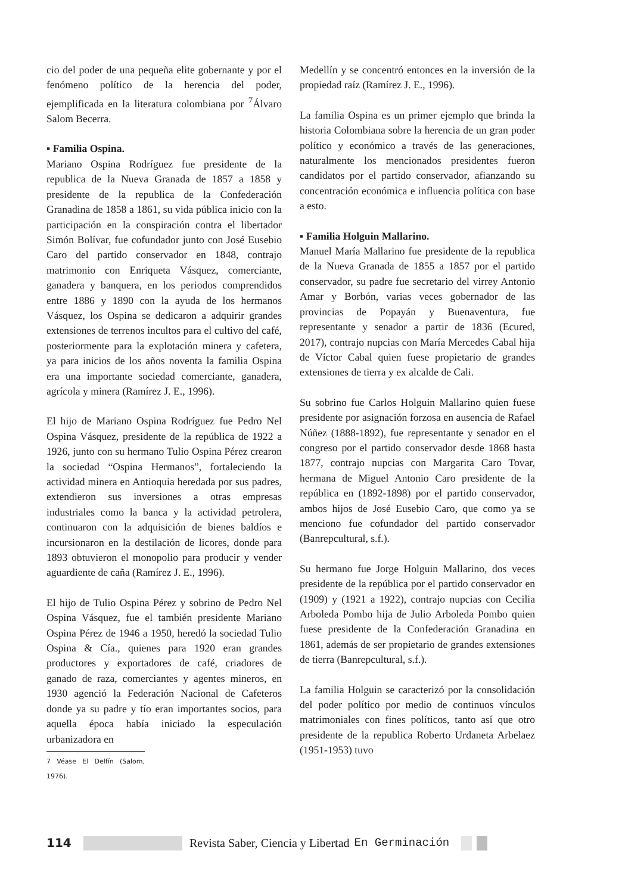cio del poder de una pequeña elite gobernante y por el fenómeno político de la herencia del poder, ejemplificada en la literatura colombiana por <sup>7</sup>Álvaro Salom Becerra.
▪ Familia Ospina.
Mariano Ospina Rodríguez fue presidente de la republica de la Nueva Granada de 1857 a 1858 y presidente de la republica de la Confederación Granadina de 1858 a 1861, su vida pública inicio con la participación en la conspiración contra el libertador Simón Bolívar, fue cofundador junto con José Eusebio Caro del partido conservador en 1848, contrajo matrimonio con Enriqueta Vásquez, comerciante, ganadera y banquera, en los periodos comprendidos entre 1886 y 1890 con la ayuda de los hermanos Vásquez, los Ospina se dedicaron a adquirir grandes extensiones de terrenos incultos para el cultivo del café, posteriormente para la explotación minera y cafetera, ya para inicios de los años noventa la familia Ospina era una importante sociedad comerciante, ganadera, agrícola y minera (Ramírez J. E., 1996).
El hijo de Mariano Ospina Rodríguez fue Pedro Nel Ospina Vásquez, presidente de la república de 1922 a 1926, junto con su hermano Tulio Ospina Pérez crearon la sociedad “Ospina Hermanos”, fortaleciendo la actividad minera en Antioquia heredada por sus padres, extendieron sus inversiones a otras empresas industriales como la banca y la actividad petrolera, continuaron con la adquisición de bienes baldíos e incursionaron en la destilación de licores, donde para 1893 obtuvieron el monopolio para producir y vender aguardiente de caña (Ramírez J. E., 1996).
El hijo de Tulio Ospina Pérez y sobrino de Pedro Nel Ospina Vásquez, fue el también presidente Mariano Ospina Pérez de 1946 a 1950, heredó la sociedad Tulio Ospina & Cía., quienes para 1920 eran grandes productores y exportadores de café, criadores de ganado de raza, comerciantes y agentes mineros, en 1930 agenció la Federación Nacional de Cafeteros donde ya su padre y tío eran importantes socios, para aquella época había iniciado la especulación urbanizadora en
7 Véase El Delfín (Salom, 1976).
Medellín y se concentró entonces en la inversión de la propiedad raíz (Ramírez J. E., 1996).
La familia Ospina es un primer ejemplo que brinda la historia Colombiana sobre la herencia de un gran poder político y económico a través de las generaciones, naturalmente los mencionados presidentes fueron candidatos por el partido conservador, afianzando su concentración económica e influencia política con base a esto.
▪ Familia Holguin Mallarino.
Manuel María Mallarino fue presidente de la republica de la Nueva Granada de 1855 a 1857 por el partido conservador, su padre fue secretario del virrey Antonio Amar y Borbón, varias veces gobernador de las provincias de Popayán y Buenaventura, fue representante y senador a partir de 1836 (Ecured, 2017), contrajo nupcias con María Mercedes Cabal hija de Víctor Cabal quien fuese propietario de grandes extensiones de tierra y ex alcalde de Cali.
Su sobrino fue Carlos Holguin Mallarino quien fuese presidente por asignación forzosa en ausencia de Rafael Núñez (1888-1892), fue representante y senador en el congreso por el partido conservador desde 1868 hasta 1877, contrajo nupcias con Margarita Caro Tovar, hermana de Miguel Antonio Caro presidente de la república en (1892-1898) por el partido conservador, ambos hijos de José Eusebio Caro, que como ya se menciono fue cofundador del partido conservador (Banrepcultural, s.f.).
Su hermano fue Jorge Holguin Mallarino, dos veces presidente de la república por el partido conservador en (1909) y (1921 a 1922), contrajo nupcias con Cecilia Arboleda Pombo hija de Julio Arboleda Pombo quien fuese presidente de la Confederación Granadina en 1861, además de ser propietario de grandes extensiones de tierra (Banrepcultural, s.f.).
La familia Holguin se caracterizó por la consolidación del poder político por medio de continuos vínculos matrimoniales con fines políticos, tanto así que otro presidente de la republica Roberto Urdaneta Arbelaez (1951-1953) tuvo
114
Revista Saber, Ciencia y Libertad En Germinación